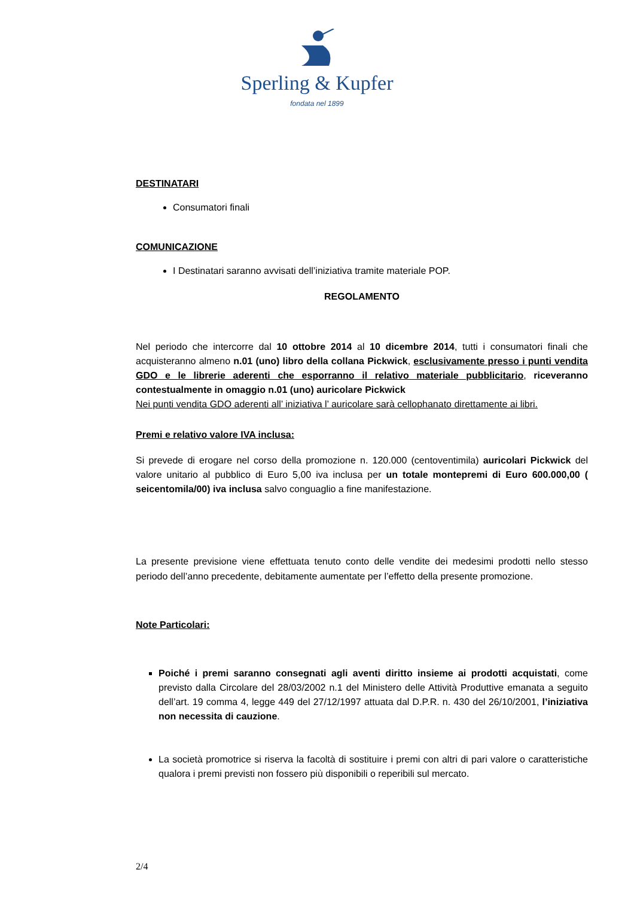Sperling & Kupfer
fondata nel 1899
DESTINATARI
Consumatori finali
COMUNICAZIONE
I Destinatari saranno avvisati dell’iniziativa tramite materiale POP.
REGOLAMENTO
Nel periodo che intercorre dal 10 ottobre 2014 al 10 dicembre 2014, tutti i consumatori finali che acquisteranno almeno n.01 (uno) libro della collana Pickwick, esclusivamente presso i punti vendita GDO e le librerie aderenti che esporranno il relativo materiale pubblicitario, riceveranno contestualmente in omaggio n.01 (uno) auricolare Pickwick
Nei punti vendita GDO aderenti all’ iniziativa l’ auricolare sarà cellophanato direttamente ai libri.
Premi e relativo valore IVA inclusa:
Si prevede di erogare nel corso della promozione n. 120.000 (centoventimila) auricolari Pickwick del valore unitario al pubblico di Euro 5,00 iva inclusa per un totale montepremi di Euro 600.000,00 ( seicentomila/00) iva inclusa salvo conguaglio a fine manifestazione.
La presente previsione viene effettuata tenuto conto delle vendite dei medesimi prodotti nello stesso periodo dell’anno precedente, debitamente aumentate per l’effetto della presente promozione.
Note Particolari:
Poiché i premi saranno consegnati agli aventi diritto insieme ai prodotti acquistati, come previsto dalla Circolare del 28/03/2002 n.1 del Ministero delle Attività Produttive emanata a seguito dell’art. 19 comma 4, legge 449 del 27/12/1997 attuata dal D.P.R. n. 430 del 26/10/2001, l’iniziativa non necessita di cauzione.
La società promotrice si riserva la facoltà di sostituire i premi con altri di pari valore o caratteristiche qualora i premi previsti non fossero più disponibili o reperibili sul mercato.
2/4